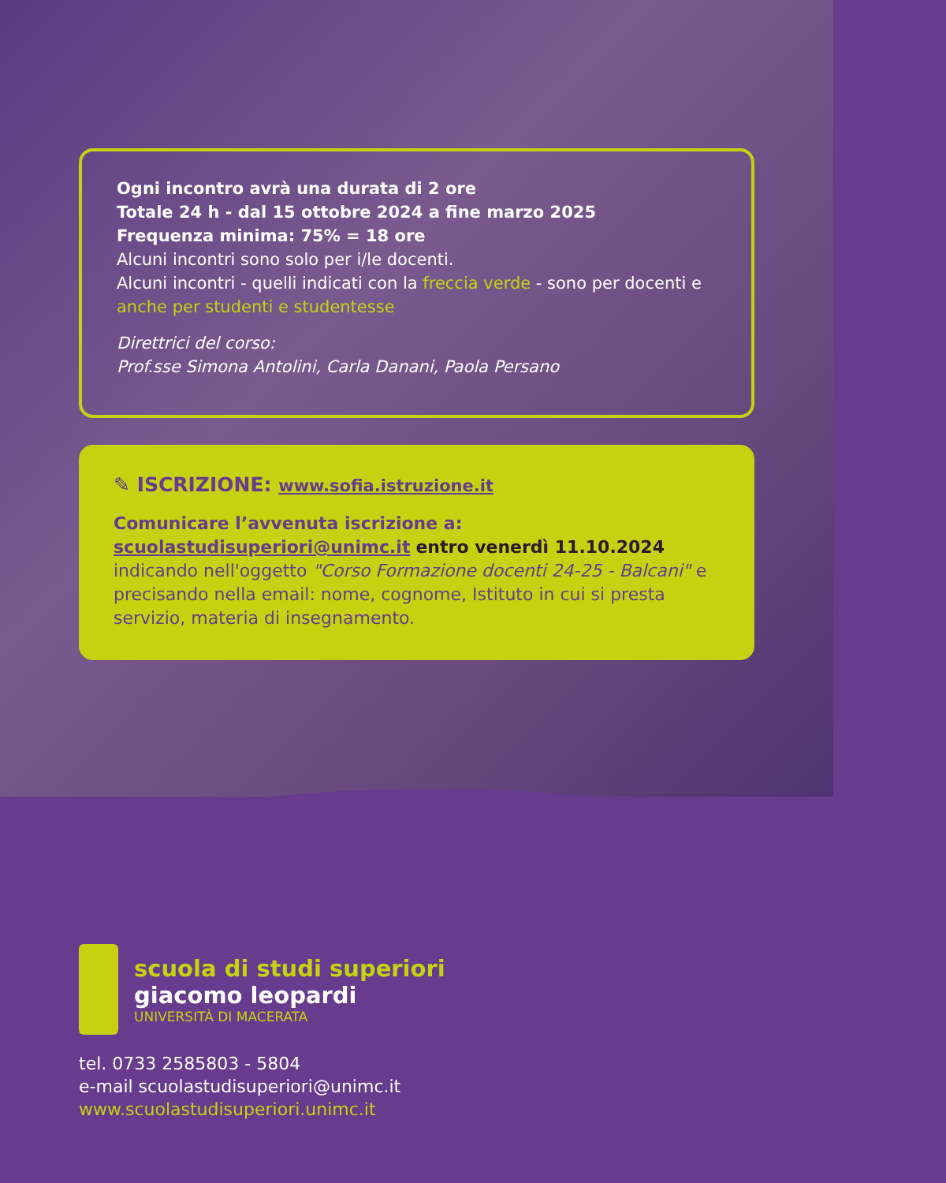Ogni incontro avrà una durata di 2 ore
Totale 24 h - dal 15 ottobre 2024 a fine marzo 2025
Frequenza minima: 75% = 18 ore
Alcuni incontri sono solo per i/le docenti.
Alcuni incontri - quelli indicati con la freccia verde - sono per docenti e anche per studenti e studentesse
Direttrici del corso:
Prof.sse Simona Antolini, Carla Danani, Paola Persano
✎ ISCRIZIONE: www.sofia.istruzione.it
Comunicare l’avvenuta iscrizione a:
scuolastudisuperiori@unimc.it entro venerdì 11.10.2024
indicando nell'oggetto "Corso Formazione docenti 24-25 - Balcani" e precisando nella email: nome, cognome, Istituto in cui si presta servizio, materia di insegnamento.
scuola di studi superiori
giacomo leopardi
UNIVERSITÀ DI MACERATA
tel. 0733 2585803 - 5804
e-mail scuolastudisuperiori@unimc.it
www.scuolastudisuperiori.unimc.it